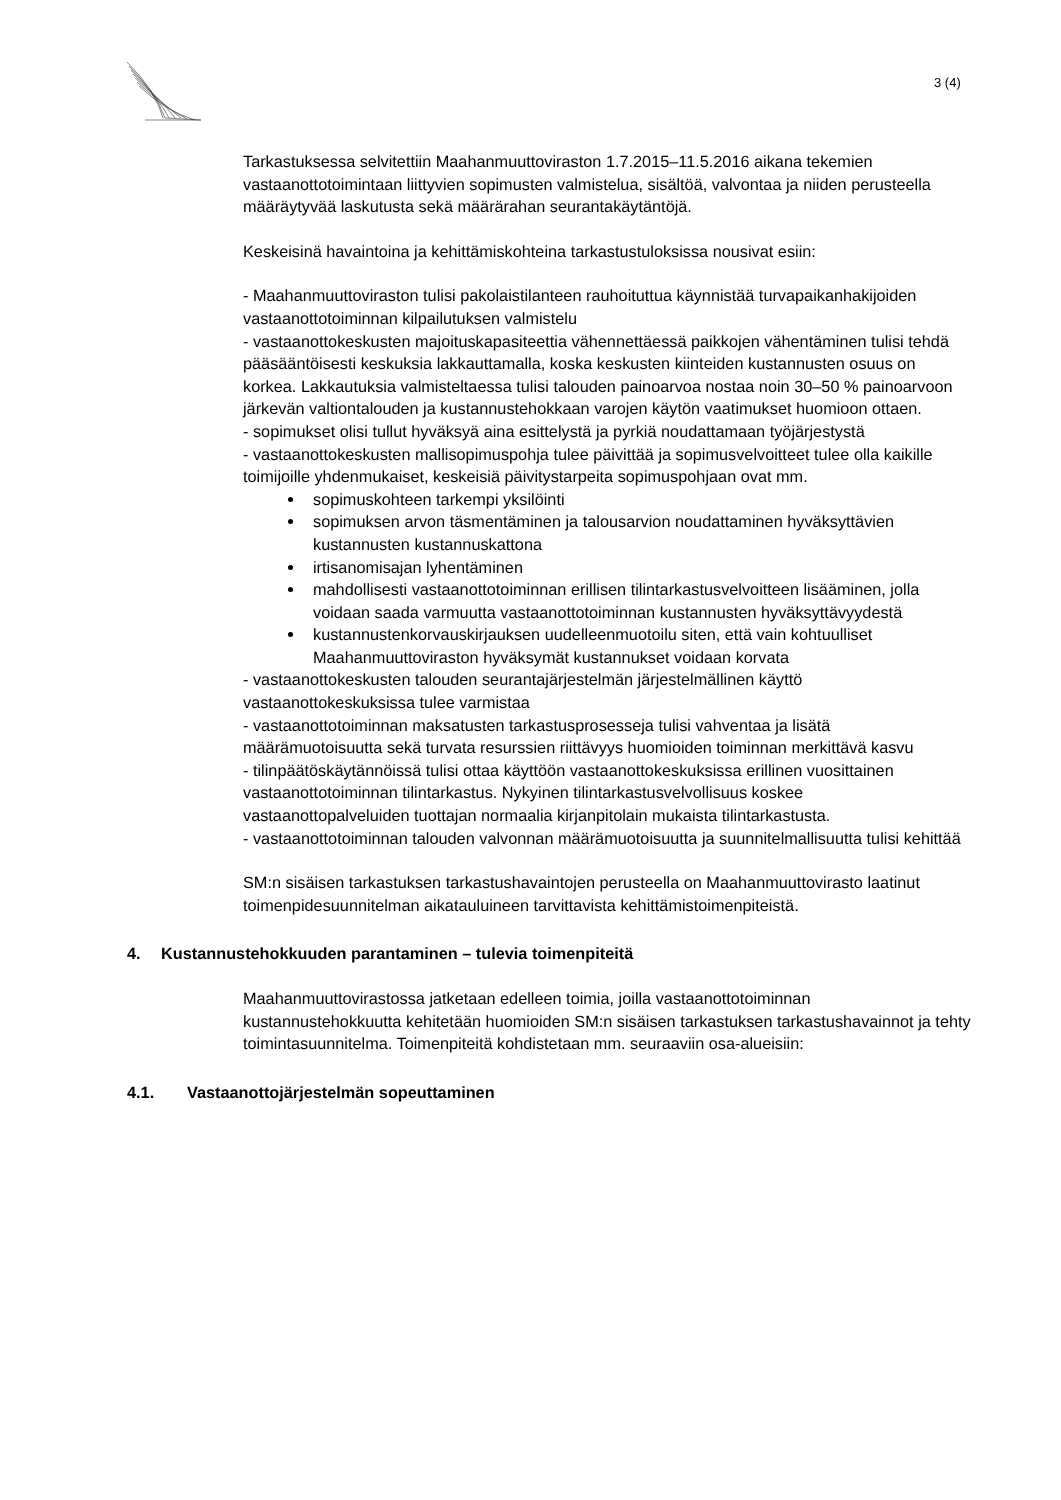3 (4)
Tarkastuksessa selvitettiin Maahanmuuttoviraston 1.7.2015–11.5.2016 aikana tekemien vastaanottotoimintaan liittyvien sopimusten valmistelua, sisältöä, valvontaa ja niiden perusteella määräytyvää laskutusta sekä määrärahan seurantakäytäntöjä.
Keskeisinä havaintoina ja kehittämiskohteina tarkastustuloksissa nousivat esiin:
- Maahanmuuttoviraston tulisi pakolaistilanteen rauhoituttua käynnistää turvapaikanhakijoiden vastaanottotoiminnan kilpailutuksen valmistelu
- vastaanottokeskusten majoituskapasiteettia vähennettäessä paikkojen vähentäminen tulisi tehdä pääsääntöisesti keskuksia lakkauttamalla, koska keskusten kiinteiden kustannusten osuus on korkea. Lakkautuksia valmisteltaessa tulisi talouden painoarvoa nostaa noin 30–50 % painoarvoon järkevän valtiontalouden ja kustannustehokkaan varojen käytön vaatimukset huomioon ottaen.
- sopimukset olisi tullut hyväksyä aina esittelystä ja pyrkiä noudattamaan työjärjestystä
- vastaanottokeskusten mallisopimuspohja tulee päivittää ja sopimusvelvoitteet tulee olla kaikille toimijoille yhdenmukaiset, keskeisiä päivitystarpeita sopimuspohjaan ovat mm.
sopimuskohteen tarkempi yksilöinti
sopimuksen arvon täsmentäminen ja talousarvion noudattaminen hyväksyttävien kustannusten kustannuskattona
irtisanomisajan lyhentäminen
mahdollisesti vastaanottotoiminnan erillisen tilintarkastusvelvoitteen lisääminen, jolla voidaan saada varmuutta vastaanottotoiminnan kustannusten hyväksyttävyydestä
kustannustenkorvauskirjauksen uudelleenmuotoilu siten, että vain kohtuulliset Maahanmuuttoviraston hyväksymät kustannukset voidaan korvata
- vastaanottokeskusten talouden seurantajärjestelmän järjestelmällinen käyttö vastaanottokeskuksissa tulee varmistaa
- vastaanottotoiminnan maksatusten tarkastusprosesseja tulisi vahventaa ja lisätä määrämuotoisuutta sekä turvata resurssien riittävyys huomioiden toiminnan merkittävä kasvu
- tilinpäätöskäytännöissä tulisi ottaa käyttöön vastaanottokeskuksissa erillinen vuosittainen vastaanottotoiminnan tilintarkastus. Nykyinen tilintarkastusvelvollisuus koskee vastaanottopalveluiden tuottajan normaalia kirjanpitolain mukaista tilintarkastusta.
- vastaanottotoiminnan talouden valvonnan määrämuotoisuutta ja suunnitelmallisuutta tulisi kehittää
SM:n sisäisen tarkastuksen tarkastushavaintojen perusteella on Maahanmuuttovirasto laatinut toimenpidesuunnitelman aikatauluineen tarvittavista kehittämistoimenpiteistä.
4. Kustannustehokkuuden parantaminen – tulevia toimenpiteitä
Maahanmuuttovirastossa jatketaan edelleen toimia, joilla vastaanottotoiminnan kustannustehokkuutta kehitetään huomioiden SM:n sisäisen tarkastuksen tarkastushavainnot ja tehty toimintasuunnitelma. Toimenpiteitä kohdistetaan mm. seuraaviin osa-alueisiin:
4.1. Vastaanottojärjestelmän sopeuttaminen